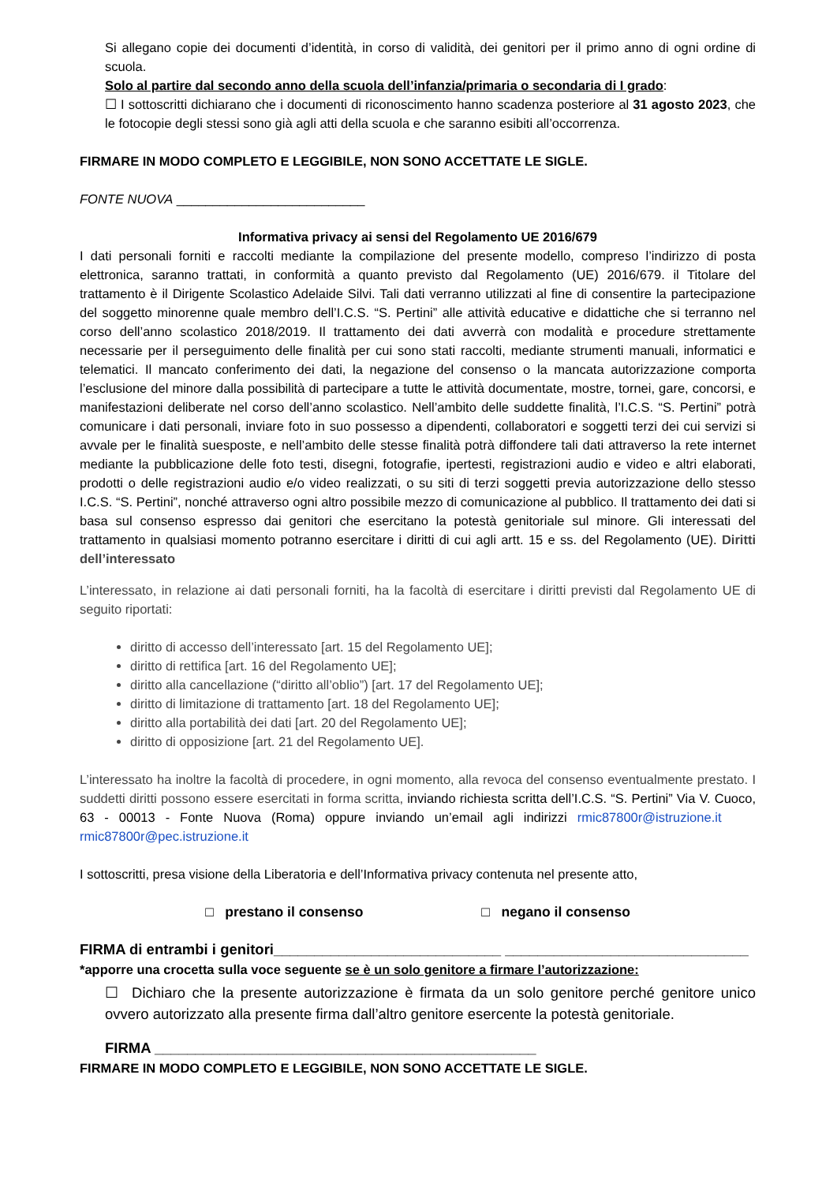Si allegano copie dei documenti d’identità, in corso di validità, dei genitori per il primo anno di ogni ordine di scuola.
Solo al partire dal secondo anno della scuola dell’infanzia/primaria o secondaria di I grado:
☐ I sottoscritti dichiarano che i documenti di riconoscimento hanno scadenza posteriore al 31 agosto 2023, che le fotocopie degli stessi sono già agli atti della scuola e che saranno esibiti all’occorrenza.
FIRMARE IN MODO COMPLETO E LEGGIBILE, NON SONO ACCETTATE LE SIGLE.
FONTE NUOVA __________________________
Informativa privacy ai sensi del Regolamento UE 2016/679
I dati personali forniti e raccolti mediante la compilazione del presente modello, compreso l’indirizzo di posta elettronica, saranno trattati, in conformità a quanto previsto dal Regolamento (UE) 2016/679. il Titolare del trattamento è il Dirigente Scolastico Adelaide Silvi. Tali dati verranno utilizzati al fine di consentire la partecipazione del soggetto minorenne quale membro dell’I.C.S. “S. Pertini” alle attività educative e didattiche che si terranno nel corso dell’anno scolastico 2018/2019. Il trattamento dei dati avverrà con modalità e procedure strettamente necessarie per il perseguimento delle finalità per cui sono stati raccolti, mediante strumenti manuali, informatici e telematici. Il mancato conferimento dei dati, la negazione del consenso o la mancata autorizzazione comporta l’esclusione del minore dalla possibilità di partecipare a tutte le attività documentate, mostre, tornei, gare, concorsi, e manifestazioni deliberate nel corso dell’anno scolastico. Nell’ambito delle suddette finalità, l’I.C.S. “S. Pertini” potrà comunicare i dati personali, inviare foto in suo possesso a dipendenti, collaboratori e soggetti terzi dei cui servizi si avvale per le finalità suesposte, e nell’ambito delle stesse finalità potrà diffondere tali dati attraverso la rete internet mediante la pubblicazione delle foto testi, disegni, fotografie, ipertesti, registrazioni audio e video e altri elaborati, prodotti o delle registrazioni audio e/o video realizzati, o su siti di terzi soggetti previa autorizzazione dello stesso I.C.S. “S. Pertini”, nonché attraverso ogni altro possibile mezzo di comunicazione al pubblico. Il trattamento dei dati si basa sul consenso espresso dai genitori che esercitano la potestà genitoriale sul minore. Gli interessati del trattamento in qualsiasi momento potranno esercitare i diritti di cui agli artt. 15 e ss. del Regolamento (UE). Diritti dell’interessato
L’interessato, in relazione ai dati personali forniti, ha la facoltà di esercitare i diritti previsti dal Regolamento UE di seguito riportati:
diritto di accesso dell’interessato [art. 15 del Regolamento UE];
diritto di rettifica [art. 16 del Regolamento UE];
diritto alla cancellazione (“diritto all’oblio”) [art. 17 del Regolamento UE];
diritto di limitazione di trattamento [art. 18 del Regolamento UE];
diritto alla portabilità dei dati [art. 20 del Regolamento UE];
diritto di opposizione [art. 21 del Regolamento UE].
L’interessato ha inoltre la facoltà di procedere, in ogni momento, alla revoca del consenso eventualmente prestato. I suddetti diritti possono essere esercitati in forma scritta, inviando richiesta scritta dell’I.C.S. “S. Pertini” Via V. Cuoco, 63 - 00013 - Fonte Nuova (Roma) oppure inviando un’email agli indirizzi rmic87800r@istruzione.it rmic87800r@pec.istruzione.it
I sottoscritti, presa visione della Liberatoria e dell’Informativa privacy contenuta nel presente atto,
□ prestano il consenso □ negano il consenso
FIRMA di entrambi i genitori____________________________ ______________________________
*apporre una crocetta sulla voce seguente se è un solo genitore a firmare l’autorizzazione:
☐ Dichiaro che la presente autorizzazione è firmata da un solo genitore perché genitore unico ovvero autorizzato alla presente firma dall’altro genitore esercente la potestà genitoriale.
FIRMA _______________________________________________
FIRMARE IN MODO COMPLETO E LEGGIBILE, NON SONO ACCETTATE LE SIGLE.